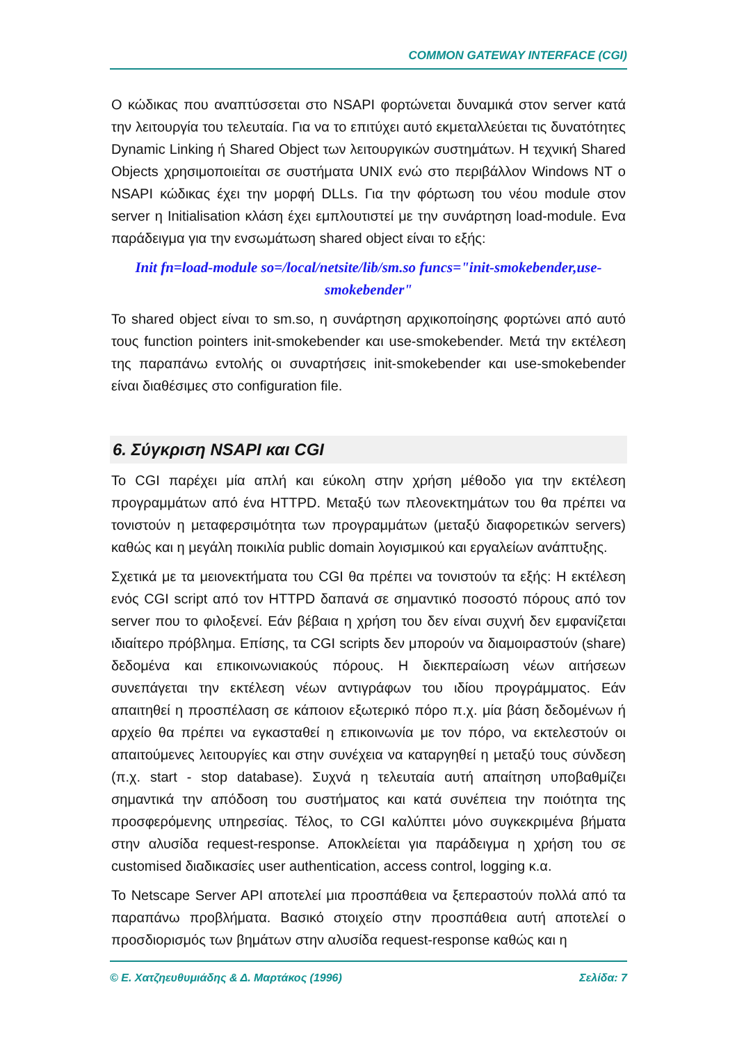COMMON GATEWAY INTERFACE (CGI)
Ο κώδικας που αναπτύσσεται στο NSAPI φορτώνεται δυναμικά στον server κατά την λειτουργία του τελευταία. Για να το επιτύχει αυτό εκμεταλλεύεται τις δυνατότητες Dynamic Linking ή Shared Object των λειτουργικών συστημάτων. Η τεχνική Shared Objects χρησιμοποιείται σε συστήματα UNIX ενώ στο περιβάλλον Windows NT ο NSAPI κώδικας έχει την μορφή DLLs. Για την φόρτωση του νέου module στον server η Initialisation κλάση έχει εμπλουτιστεί με την συνάρτηση load-module. Ενα παράδειγμα για την ενσωμάτωση shared object είναι το εξής:
Init fn=load-module so=/local/netsite/lib/sm.so funcs="init-smokebender,use-smokebender"
Το shared object είναι το sm.so, η συνάρτηση αρχικοποίησης φορτώνει από αυτό τους function pointers init-smokebender και use-smokebender. Μετά την εκτέλεση της παραπάνω εντολής οι συναρτήσεις init-smokebender και use-smokebender είναι διαθέσιμες στο configuration file.
6. Σύγκριση NSAPI και CGI
Το CGI παρέχει μία απλή και εύκολη στην χρήση μέθοδο για την εκτέλεση προγραμμάτων από ένα HTTPD. Μεταξύ των πλεονεκτημάτων του θα πρέπει να τονιστούν η μεταφερσιμότητα των προγραμμάτων (μεταξύ διαφορετικών servers) καθώς και η μεγάλη ποικιλία public domain λογισμικού και εργαλείων ανάπτυξης.
Σχετικά με τα μειονεκτήματα του CGI θα πρέπει να τονιστούν τα εξής: Η εκτέλεση ενός CGI script από τον HTTPD δαπανά σε σημαντικό ποσοστό πόρους από τον server που το φιλοξενεί. Εάν βέβαια η χρήση του δεν είναι συχνή δεν εμφανίζεται ιδιαίτερο πρόβλημα. Επίσης, τα CGI scripts δεν μπορούν να διαμοιραστούν (share) δεδομένα και επικοινωνιακούς πόρους. Η διεκπεραίωση νέων αιτήσεων συνεπάγεται την εκτέλεση νέων αντιγράφων του ιδίου προγράμματος. Εάν απαιτηθεί η προσπέλαση σε κάποιον εξωτερικό πόρο π.χ. μία βάση δεδομένων ή αρχείο θα πρέπει να εγκασταθεί η επικοινωνία με τον πόρο, να εκτελεστούν οι απαιτούμενες λειτουργίες και στην συνέχεια να καταργηθεί η μεταξύ τους σύνδεση (π.χ. start - stop database). Συχνά η τελευταία αυτή απαίτηση υποβαθμίζει σημαντικά την απόδοση του συστήματος και κατά συνέπεια την ποιότητα της προσφερόμενης υπηρεσίας. Τέλος, το CGI καλύπτει μόνο συγκεκριμένα βήματα στην αλυσίδα request-response. Αποκλείεται για παράδειγμα η χρήση του σε customised διαδικασίες user authentication, access control, logging κ.α.
Το Netscape Server API αποτελεί μια προσπάθεια να ξεπεραστούν πολλά από τα παραπάνω προβλήματα. Βασικό στοιχείο στην προσπάθεια αυτή αποτελεί ο προσδιορισμός των βημάτων στην αλυσίδα request-response καθώς και η
© Ε. Χατζηευθυμιάδης & Δ. Μαρτάκος (1996) Σελίδα: 7